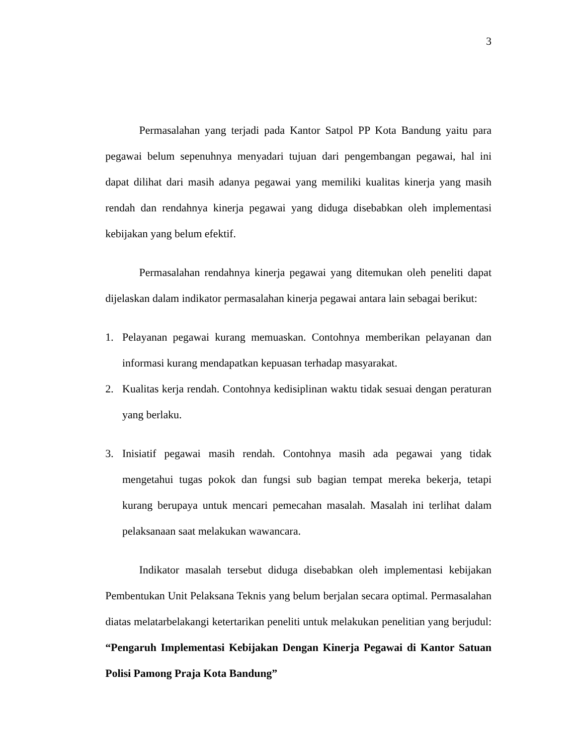3
Permasalahan yang terjadi pada Kantor Satpol PP Kota Bandung yaitu para pegawai belum sepenuhnya menyadari tujuan dari pengembangan pegawai, hal ini dapat dilihat dari masih adanya pegawai yang memiliki kualitas kinerja yang masih rendah dan rendahnya kinerja pegawai yang diduga disebabkan oleh implementasi kebijakan yang belum efektif.
Permasalahan rendahnya kinerja pegawai yang ditemukan oleh peneliti dapat dijelaskan dalam indikator permasalahan kinerja pegawai antara lain sebagai berikut:
1. Pelayanan pegawai kurang memuaskan. Contohnya memberikan pelayanan dan informasi kurang mendapatkan kepuasan terhadap masyarakat.
2. Kualitas kerja rendah. Contohnya kedisiplinan waktu tidak sesuai dengan peraturan yang berlaku.
3. Inisiatif pegawai masih rendah. Contohnya masih ada pegawai yang tidak mengetahui tugas pokok dan fungsi sub bagian tempat mereka bekerja, tetapi kurang berupaya untuk mencari pemecahan masalah. Masalah ini terlihat dalam pelaksanaan saat melakukan wawancara.
Indikator masalah tersebut diduga disebabkan oleh implementasi kebijakan Pembentukan Unit Pelaksana Teknis yang belum berjalan secara optimal. Permasalahan diatas melatarbelakangi ketertarikan peneliti untuk melakukan penelitian yang berjudul: “Pengaruh Implementasi Kebijakan Dengan Kinerja Pegawai di Kantor Satuan Polisi Pamong Praja Kota Bandung”